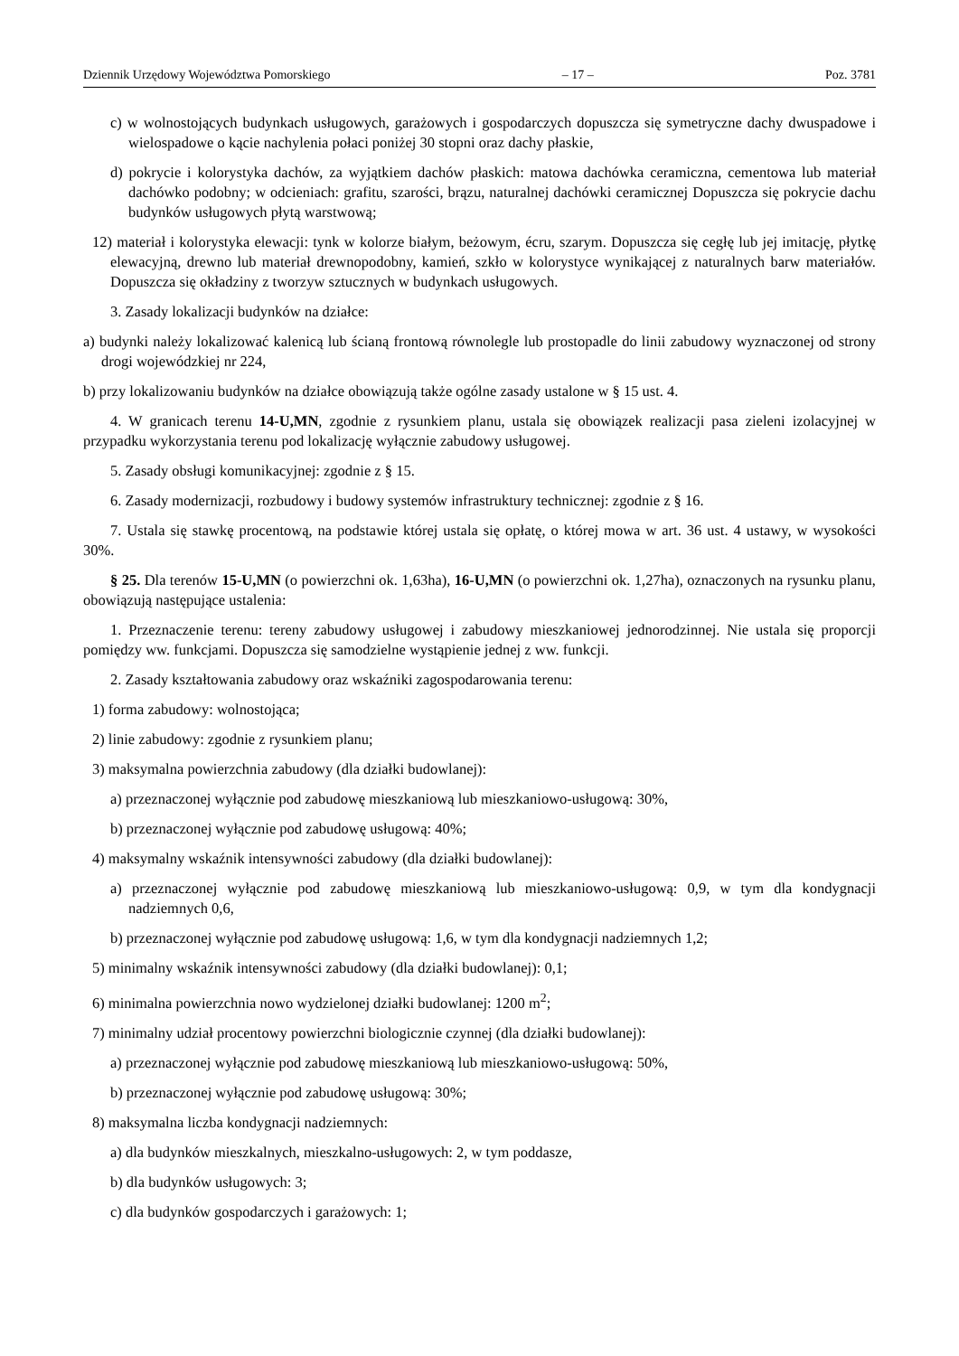Dziennik Urzędowy Województwa Pomorskiego – 17 – Poz. 3781
c) w wolnostojących budynkach usługowych, garażowych i gospodarczych dopuszcza się symetryczne dachy dwuspadowe i wielospadowe o kącie nachylenia połaci poniżej 30 stopni oraz dachy płaskie,
d) pokrycie i kolorystyka dachów, za wyjątkiem dachów płaskich: matowa dachówka ceramiczna, cementowa lub materiał dachówko podobny; w odcieniach: grafitu, szarości, brązu, naturalnej dachówki ceramicznej Dopuszcza się pokrycie dachu budynków usługowych płytą warstwową;
12) materiał i kolorystyka elewacji: tynk w kolorze białym, beżowym, écru, szarym. Dopuszcza się cegłę lub jej imitację, płytkę elewacyjną, drewno lub materiał drewnopodobny, kamień, szkło w kolorystyce wynikającej z naturalnych barw materiałów. Dopuszcza się okładziny z tworzyw sztucznych w budynkach usługowych.
3. Zasady lokalizacji budynków na działce:
a) budynki należy lokalizować kalenicą lub ścianą frontową równolegle lub prostopadle do linii zabudowy wyznaczonej od strony drogi wojewódzkiej nr 224,
b) przy lokalizowaniu budynków na działce obowiązują także ogólne zasady ustalone w § 15 ust. 4.
4. W granicach terenu 14-U,MN, zgodnie z rysunkiem planu, ustala się obowiązek realizacji pasa zieleni izolacyjnej w przypadku wykorzystania terenu pod lokalizację wyłącznie zabudowy usługowej.
5. Zasady obsługi komunikacyjnej: zgodnie z § 15.
6. Zasady modernizacji, rozbudowy i budowy systemów infrastruktury technicznej: zgodnie z § 16.
7. Ustala się stawkę procentową, na podstawie której ustala się opłatę, o której mowa w art. 36 ust. 4 ustawy, w wysokości 30%.
§ 25. Dla terenów 15-U,MN (o powierzchni ok. 1,63ha), 16-U,MN (o powierzchni ok. 1,27ha), oznaczonych na rysunku planu, obowiązują następujące ustalenia:
1. Przeznaczenie terenu: tereny zabudowy usługowej i zabudowy mieszkaniowej jednorodzinnej. Nie ustala się proporcji pomiędzy ww. funkcjami. Dopuszcza się samodzielne wystąpienie jednej z ww. funkcji.
2. Zasady kształtowania zabudowy oraz wskaźniki zagospodarowania terenu:
1) forma zabudowy: wolnostojąca;
2) linie zabudowy: zgodnie z rysunkiem planu;
3) maksymalna powierzchnia zabudowy (dla działki budowlanej):
a) przeznaczonej wyłącznie pod zabudowę mieszkaniową lub mieszkaniowo-usługową: 30%,
b) przeznaczonej wyłącznie pod zabudowę usługową: 40%;
4) maksymalny wskaźnik intensywności zabudowy (dla działki budowlanej):
a) przeznaczonej wyłącznie pod zabudowę mieszkaniową lub mieszkaniowo-usługową: 0,9, w tym dla kondygnacji nadziemnych 0,6,
b) przeznaczonej wyłącznie pod zabudowę usługową: 1,6, w tym dla kondygnacji nadziemnych 1,2;
5) minimalny wskaźnik intensywności zabudowy (dla działki budowlanej): 0,1;
6) minimalna powierzchnia nowo wydzielonej działki budowlanej: 1200 m<sup>2</sup>;
7) minimalny udział procentowy powierzchni biologicznie czynnej (dla działki budowlanej):
a) przeznaczonej wyłącznie pod zabudowę mieszkaniową lub mieszkaniowo-usługową: 50%,
b) przeznaczonej wyłącznie pod zabudowę usługową: 30%;
8) maksymalna liczba kondygnacji nadziemnych:
a) dla budynków mieszkalnych, mieszkalno-usługowych: 2, w tym poddasze,
b) dla budynków usługowych: 3;
c) dla budynków gospodarczych i garażowych: 1;